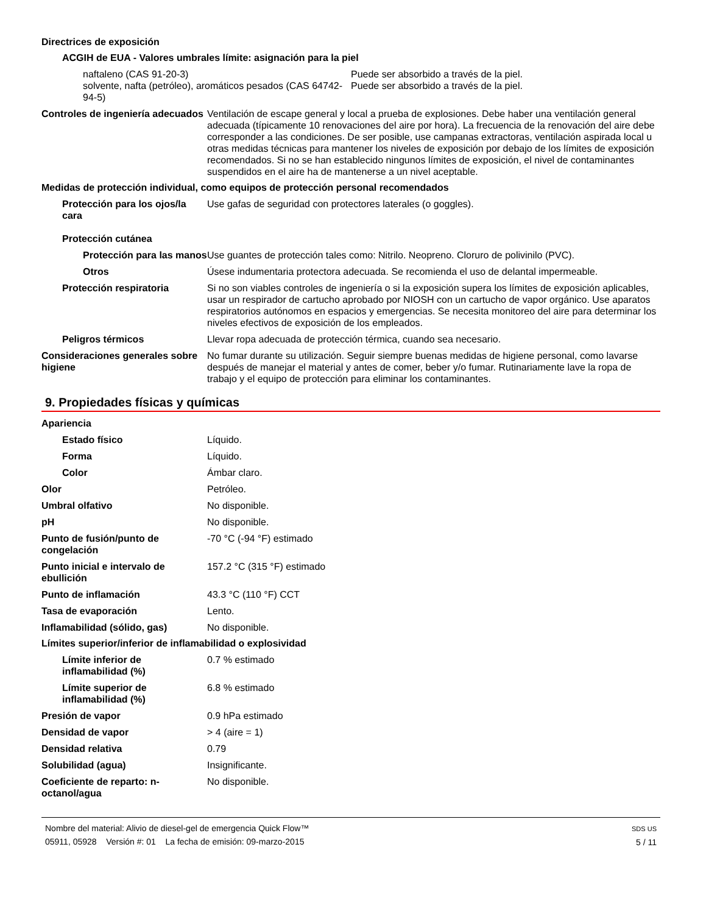Directrices de exposición
ACGIH de EUA - Valores umbrales límite: asignación para la piel
naftaleno (CAS 91-20-3) Puede ser absorbido a través de la piel.
solvente, nafta (petróleo), aromáticos pesados (CAS 64742-94-5)
Puede ser absorbido a través de la piel.
Controles de ingeniería adecuados
Ventilación de escape general y local a prueba de explosiones. Debe haber una ventilación general adecuada (típicamente 10 renovaciones del aire por hora). La frecuencia de la renovación del aire debe corresponder a las condiciones. De ser posible, use campanas extractoras, ventilación aspirada local u otras medidas técnicas para mantener los niveles de exposición por debajo de los límites de exposición recomendados. Si no se han establecido ningunos límites de exposición, el nivel de contaminantes suspendidos en el aire ha de mantenerse a un nivel aceptable.
Medidas de protección individual, como equipos de protección personal recomendados
Protección para los ojos/la cara
Use gafas de seguridad con protectores laterales (o goggles).
Protección cutánea
Protección para las manos
Use guantes de protección tales como: Nitrilo. Neopreno. Cloruro de polivinilo (PVC).
Otros Úsese indumentaria protectora adecuada. Se recomienda el uso de delantal impermeable.
Protección respiratoria Si no son viables controles de ingeniería o si la exposición supera los límites de exposición aplicables, usar un respirador de cartucho aprobado por NIOSH con un cartucho de vapor orgánico. Use aparatos respiratorios autónomos en espacios y emergencias. Se necesita monitoreo del aire para determinar los niveles efectivos de exposición de los empleados.
Peligros térmicos Llevar ropa adecuada de protección térmica, cuando sea necesario.
Consideraciones generales sobre higiene
No fumar durante su utilización. Seguir siempre buenas medidas de higiene personal, como lavarse después de manejar el material y antes de comer, beber y/o fumar. Rutinariamente lave la ropa de trabajo y el equipo de protección para eliminar los contaminantes.
9. Propiedades físicas y químicas
Apariencia
Estado físico Líquido.
Forma Líquido.
Color Ámbar claro.
Olor Petróleo.
Umbral olfativo No disponible.
pH No disponible.
Punto de fusión/punto de congelación
-70 °C (-94 °F) estimado
Punto inicial e intervalo de ebullición
157.2 °C (315 °F) estimado
Punto de inflamación 43.3 °C (110 °F) CCT
Tasa de evaporación Lento.
Inflamabilidad (sólido, gas) No disponible.
Límites superior/inferior de inflamabilidad o explosividad
Límite inferior de inflamabilidad (%)
0.7 % estimado
Límite superior de inflamabilidad (%)
6.8 % estimado
Presión de vapor 0.9 hPa estimado
Densidad de vapor > 4 (aire = 1)
Densidad relativa 0.79
Solubilidad (agua) Insignificante.
Coeficiente de reparto: n-octanol/agua
No disponible.
Nombre del material: Alivio de diesel-gel de emergencia Quick Flow™
05911, 05928 Versión #: 01 La fecha de emisión: 09-marzo-2015
SDS US
5 / 11